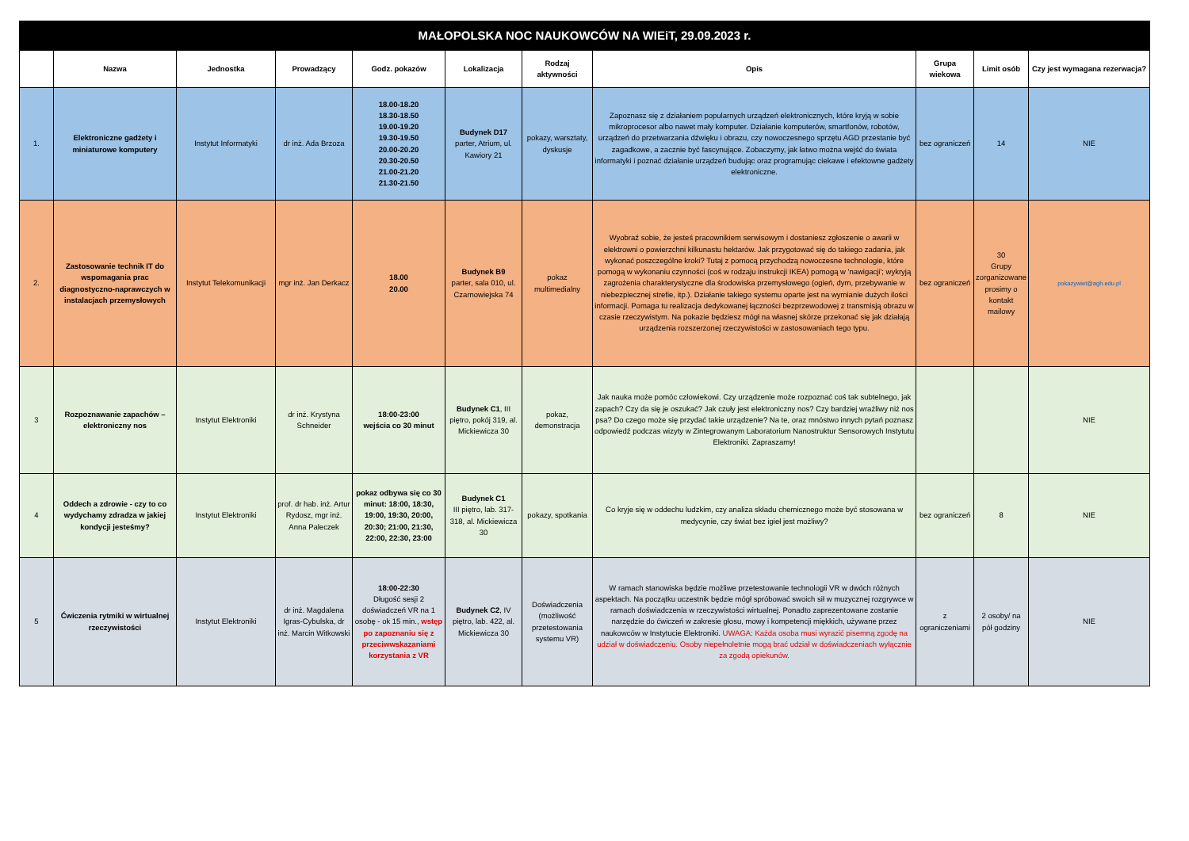| MAŁOPOLSKA NOC NAUKOWCÓW NA WIEiT, 29.09.2023 r. | | | | | | | | | | |
| | Nazwa | Jednostka | Prowadzący | Godz. pokazów | Lokalizacja | Rodzaj aktywności | Opis | Grupa wiekowa | Limit osób | Czy jest wymagana rezerwacja? |
| 1. | Elektroniczne gadżety i miniaturowe komputery | Instytut Informatyki | dr inż. Ada Brzoza | 18.00-18.20 18.30-18.50 19.00-19.20 19.30-19.50 20.00-20.20 20.30-20.50 21.00-21.20 21.30-21.50 | Budynek D17 parter, Atrium, ul. Kawiory 21 | pokazy, warsztaty, dyskusje | Zapoznasz się z działaniem popularnych urządzeń elektronicznych, które kryją w sobie mikroprocesor albo nawet mały komputer. Działanie komputerów, smartfonów, robotów, urządzeń do przetwarzania dźwięku i obrazu, czy nowoczesnego sprzętu AGD przestanie być zagadkowe, a zacznie być fascynujące. Zobaczymy, jak łatwo można wejść do świata informatyki i poznać działanie urządzeń budując oraz programując ciekawe i efektowne gadżety elektroniczne. | bez ograniczeń | 14 | NIE |
| 2. | Zastosowanie technik IT do wspomagania prac diagnostyczno-naprawczych w instalacjach przemysłowych | Instytut Telekomunikacji | mgr inż. Jan Derkacz | 18.00 20.00 | Budynek B9 parter, sala 010, ul. Czarnowiejska 74 | pokaz multimedialny | Wyobraź sobie, że jesteś pracownikiem serwisowym i dostaniesz zgłoszenie o awarii w elektrowni o powierzchni kilkunastu hektarów. Jak przygotować się do takiego zadania, jak wykonać poszczególne kroki? Tutaj z pomocą przychodzą nowoczesne technologie, które pomogą w wykonaniu czynności (coś w rodzaju instrukcji IKEA) pomogą w 'nawigacji'; wykryją zagrożenia charakterystyczne dla środowiska przemysłowego (ogień, dym, przebywanie w niebezpiecznej strefie, itp.). Działanie takiego systemu oparte jest na wymianie dużych ilości informacji. Pomaga tu realizacja dedykowanej łączności bezprzewodowej z transmisją obrazu w czasie rzeczywistym. Na pokazie będziesz mógł na własnej skórze przekonać się jak działają urządzenia rozszerzonej rzeczywistości w zastosowaniach tego typu. | bez ograniczeń | 30 Grupy zorganizowane prosimy o kontakt mailowy | pokazywiet@agh.edu.pl |
| 3 | Rozpoznawanie zapachów – elektroniczny nos | Instytut Elektroniki | dr inż. Krystyna Schneider | 18:00-23:00 wejścia co 30 minut | Budynek C1 , III piętro, pokój 319, al. Mickiewicza 30 | pokaz, demonstracja | Jak nauka może pomóc człowiekowi. Czy urządzenie może rozpoznać coś tak subtelnego, jak zapach? Czy da się je oszukać? Jak czuły jest elektroniczny nos? Czy bardziej wrażliwy niż nos psa? Do czego może się przydać takie urządzenie? Na te, oraz mnóstwo innych pytań poznasz odpowiedź podczas wizyty w Zintegrowanym Laboratorium Nanostruktur Sensorowych Instytutu Elektroniki. Zapraszamy! | | | NIE |
| 4 | Oddech a zdrowie - czy to co wydychamy zdradza w jakiej kondycji jesteśmy? | Instytut Elektroniki | prof. dr hab. inż. Artur Rydosz, mgr inż. Anna Paleczek | pokaz odbywa się co 30 minut: 18:00, 18:30, 19:00, 19:30, 20:00, 20:30; 21:00, 21:30, 22:00, 22:30, 23:00 | Budynek C1 III piętro, lab. 317-318, al. Mickiewicza 30 | pokazy, spotkania | Co kryje się w oddechu ludzkim, czy analiza składu chemicznego może być stosowana w medycynie, czy świat bez igieł jest możliwy? | bez ograniczeń | 8 | NIE |
| 5 | Ćwiczenia rytmiki w wirtualnej rzeczywistości | Instytut Elektroniki | dr inż. Magdalena Igras-Cybulska, dr inż. Marcin Witkowski | 18:00-22:30 Długość sesji 2 doświadczeń VR na 1 osobę - ok 15 min., wstęp po zapoznaniu się z przeciwwskazaniami korzystania z VR | Budynek C2 , IV piętro, lab. 422, al. Mickiewicza 30 | Doświadczenia (możliwość przetestowania systemu VR) | W ramach stanowiska będzie możliwe przetestowanie technologii VR w dwóch różnych aspektach. Na początku uczestnik będzie mógł spróbować swoich sił w muzycznej rozgrywce w ramach doświadczenia w rzeczywistości wirtualnej. Ponadto zaprezentowane zostanie narzędzie do ćwiczeń w zakresie głosu, mowy i kompetencji miękkich, używane przez naukowców w Instytucie Elektroniki. UWAGA: Każda osoba musi wyrazić pisemną zgodę na udział w doświadczeniu. Osoby niepełnoletnie mogą brać udział w doświadczeniach wyłącznie za zgodą opiekunów. | z ograniczeniami | 2 osoby/ na pół godziny | NIE |